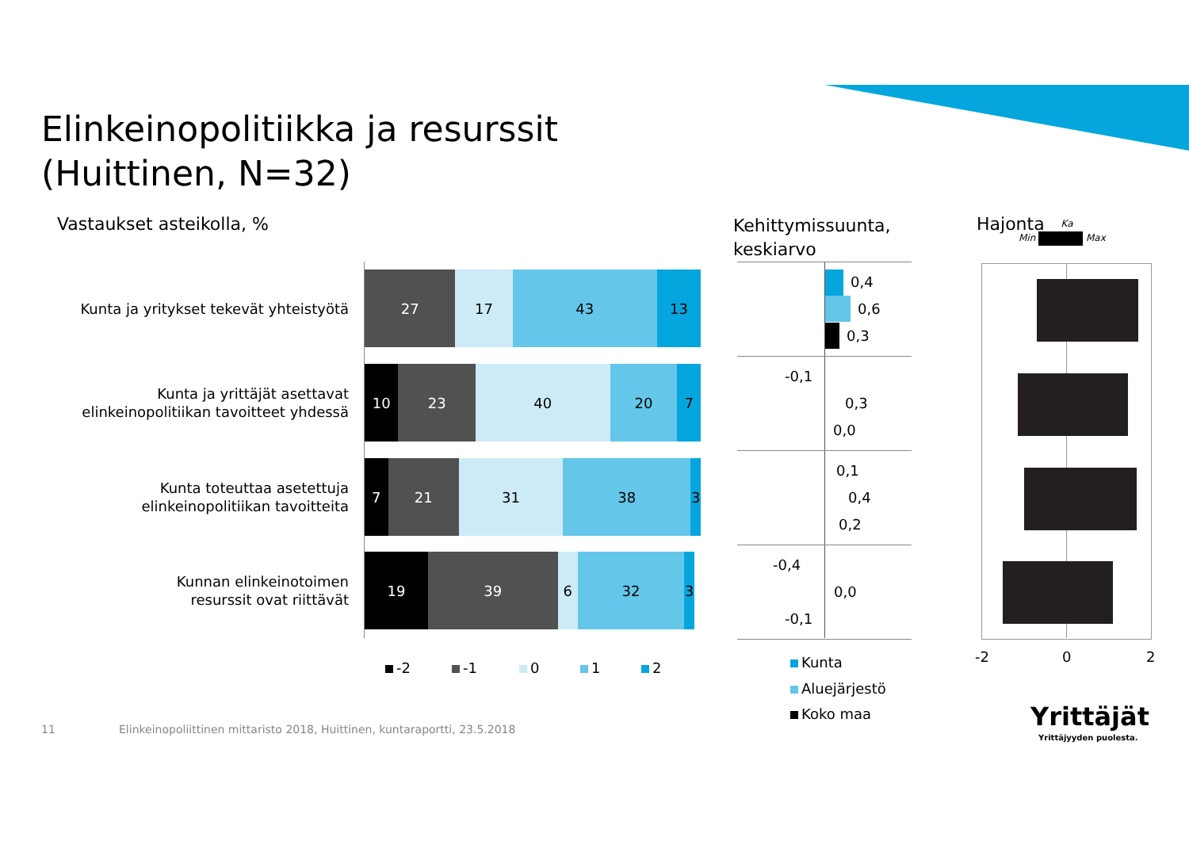Elinkeinopolitiikka ja resurssit
(Huittinen, N=32)
Vastaukset asteikolla, %
Kehittymissuunta,
keskiarvo
Hajonta
Min Max Ka
Kunta ja yritykset tekevät yhteistyötä
27 17 43 13
Kunta ja yrittäjät asettavat
elinkeinopolitiikan tavoitteet yhdessä
10 23 40 20 7
Kunta toteuttaa asetettuja
elinkeinopolitiikan tavoitteita
7 21 31 38 3
Kunnan elinkeinotoimen
resurssit ovat riittävät
19 39 6 32 3
-2 -1 0 1 2
0,4
0,6
0,3
-0,1
0,3
0,0
0,1
0,4
0,2
-0,4
0,0
-0,1
Kunta
Aluejärjestö
Koko maa
-2 0 2
Yrittäjät
Yrittäjyyden puolesta.
11
Elinkeinopoliittinen mittaristo 2018, Huittinen, kuntaraportti, 23.5.2018